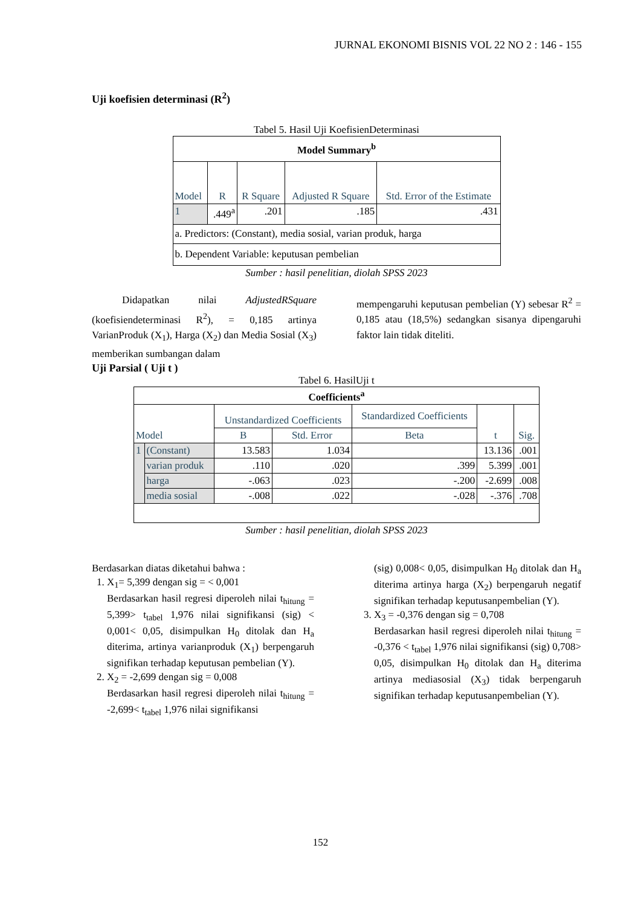JURNAL EKONOMI BISNIS VOL 22 NO 2 : 146 - 155
Uji koefisien determinasi (R<sup>2</sup>)
Tabel 5. Hasil Uji KoefisienDeterminasi
| Model Summary<sup>b</sup> | | | | |
| --- | --- | --- | --- | --- |
| Model | R | R Square | Adjusted R Square | Std. Error of the Estimate |
| 1 | .449<sup>a</sup> | .201 | .185 | .431 |
| a. Predictors: (Constant), media sosial, varian produk, harga | | | | |
| b. Dependent Variable: keputusan pembelian | | | | |
Sumber : hasil penelitian, diolah SPSS 2023
Didapatkan nilai AdjustedRSquare (koefisiendeterminasi R<sup>2</sup>), = 0,185 artinya VarianProduk (X<sub>1</sub>), Harga (X<sub>2</sub>) dan Media Sosial (X<sub>3</sub>) memberikan sumbangan dalam
mempengaruhi keputusan pembelian (Y) sebesar R<sup>2</sup> = 0,185 atau (18,5%) sedangkan sisanya dipengaruhi faktor lain tidak diteliti.
Uji Parsial ( Uji t )
Tabel 6. HasilUji t
| Coefficients<sup>a</sup> | | | | | | |
| --- | --- | --- | --- | --- | --- | --- |
| Model | | Unstandardized Coefficients | | Standardized Coefficients | t | Sig. |
| | | B | Std. Error | Beta | | |
| 1 | (Constant) | 13.583 | 1.034 | | 13.136 | .001 |
| | varian produk | .110 | .020 | .399 | 5.399 | .001 |
| | harga | -.063 | .023 | -.200 | -2.699 | .008 |
| | media sosial | -.008 | .022 | -.028 | -.376 | .708 |
Sumber : hasil penelitian, diolah SPSS 2023
Berdasarkan diatas diketahui bahwa :
1. X<sub>1</sub>= 5,399 dengan sig = < 0,001
Berdasarkan hasil regresi diperoleh nilai t<sub>hitung</sub> = 5,399> t<sub>tabel</sub> 1,976 nilai signifikansi (sig) < 0,001< 0,05, disimpulkan H<sub>0</sub> ditolak dan H<sub>a</sub> diterima, artinya varianproduk (X<sub>1</sub>) berpengaruh signifikan terhadap keputusan pembelian (Y).
2. X<sub>2</sub> = -2,699 dengan sig = 0,008
Berdasarkan hasil regresi diperoleh nilai t<sub>hitung</sub> = -2,699< t<sub>tabel</sub> 1,976 nilai signifikansi
(sig) 0,008< 0,05, disimpulkan H<sub>0</sub> ditolak dan H<sub>a</sub> diterima artinya harga (X<sub>2</sub>) berpengaruh negatif signifikan terhadap keputusanpembelian (Y).
3. X<sub>3</sub> = -0,376 dengan sig = 0,708
Berdasarkan hasil regresi diperoleh nilai t<sub>hitung</sub> = -0,376 < t<sub>tabel</sub> 1,976 nilai signifikansi (sig) 0,708> 0,05, disimpulkan H<sub>0</sub> ditolak dan H<sub>a</sub> diterima artinya mediasosial (X<sub>3</sub>) tidak berpengaruh signifikan terhadap keputusanpembelian (Y).
152